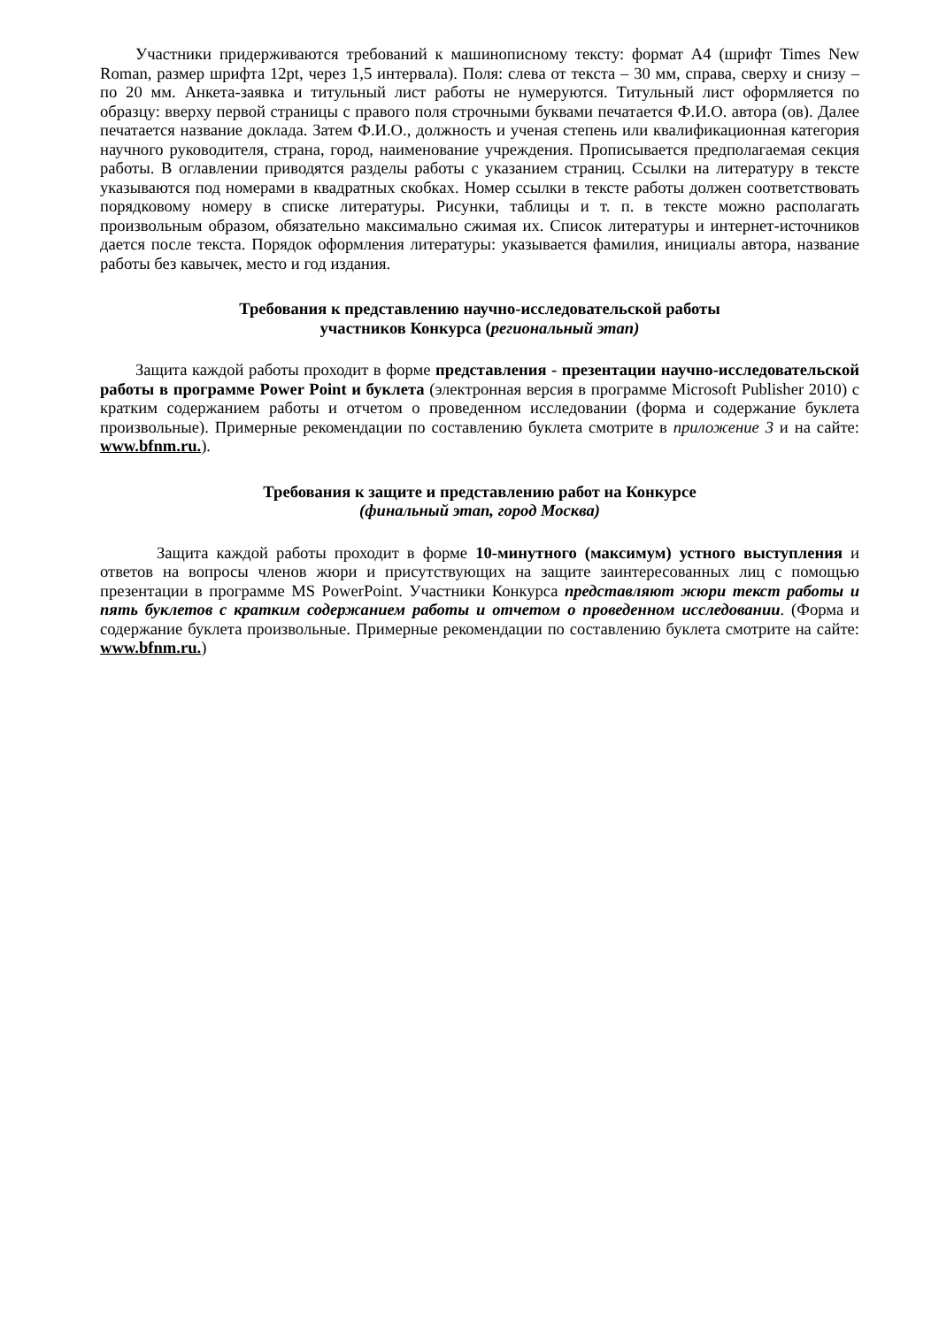Участники придерживаются требований к машинописному тексту: формат А4 (шрифт Times New Roman, размер шрифта 12pt, через 1,5 интервала). Поля: слева от текста – 30 мм, справа, сверху и снизу – по 20 мм. Анкета-заявка и титульный лист работы не нумеруются. Титульный лист оформляется по образцу: вверху первой страницы с правого поля строчными буквами печатается Ф.И.О. автора (ов). Далее печатается название доклада. Затем Ф.И.О., должность и ученая степень или квалификационная категория научного руководителя, страна, город, наименование учреждения. Прописывается предполагаемая секция работы. В оглавлении приводятся разделы работы с указанием страниц. Ссылки на литературу в тексте указываются под номерами в квадратных скобках. Номер ссылки в тексте работы должен соответствовать порядковому номеру в списке литературы. Рисунки, таблицы и т. п. в тексте можно располагать произвольным образом, обязательно максимально сжимая их. Список литературы и интернет-источников дается после текста. Порядок оформления литературы: указывается фамилия, инициалы автора, название работы без кавычек, место и год издания.
Требования к представлению научно-исследовательской работы
участников Конкурса (региональный этап)
Защита каждой работы проходит в форме представления - презентации научно-исследовательской работы в программе Power Point и буклета (электронная версия в программе Microsoft Publisher 2010) с кратким содержанием работы и отчетом о проведенном исследовании (форма и содержание буклета произвольные). Примерные рекомендации по составлению буклета смотрите в приложение 3 и на сайте: www.bfnm.ru.).
Требования к защите и представлению работ на Конкурсе
(финальный этап, город Москва)
Защита каждой работы проходит в форме 10-минутного (максимум) устного выступления и ответов на вопросы членов жюри и присутствующих на защите заинтересованных лиц с помощью презентации в программе MS PowerPoint. Участники Конкурса представляют жюри текст работы и пять буклетов с кратким содержанием работы и отчетом о проведенном исследовании. (Форма и содержание буклета произвольные. Примерные рекомендации по составлению буклета смотрите на сайте: www.bfnm.ru.)